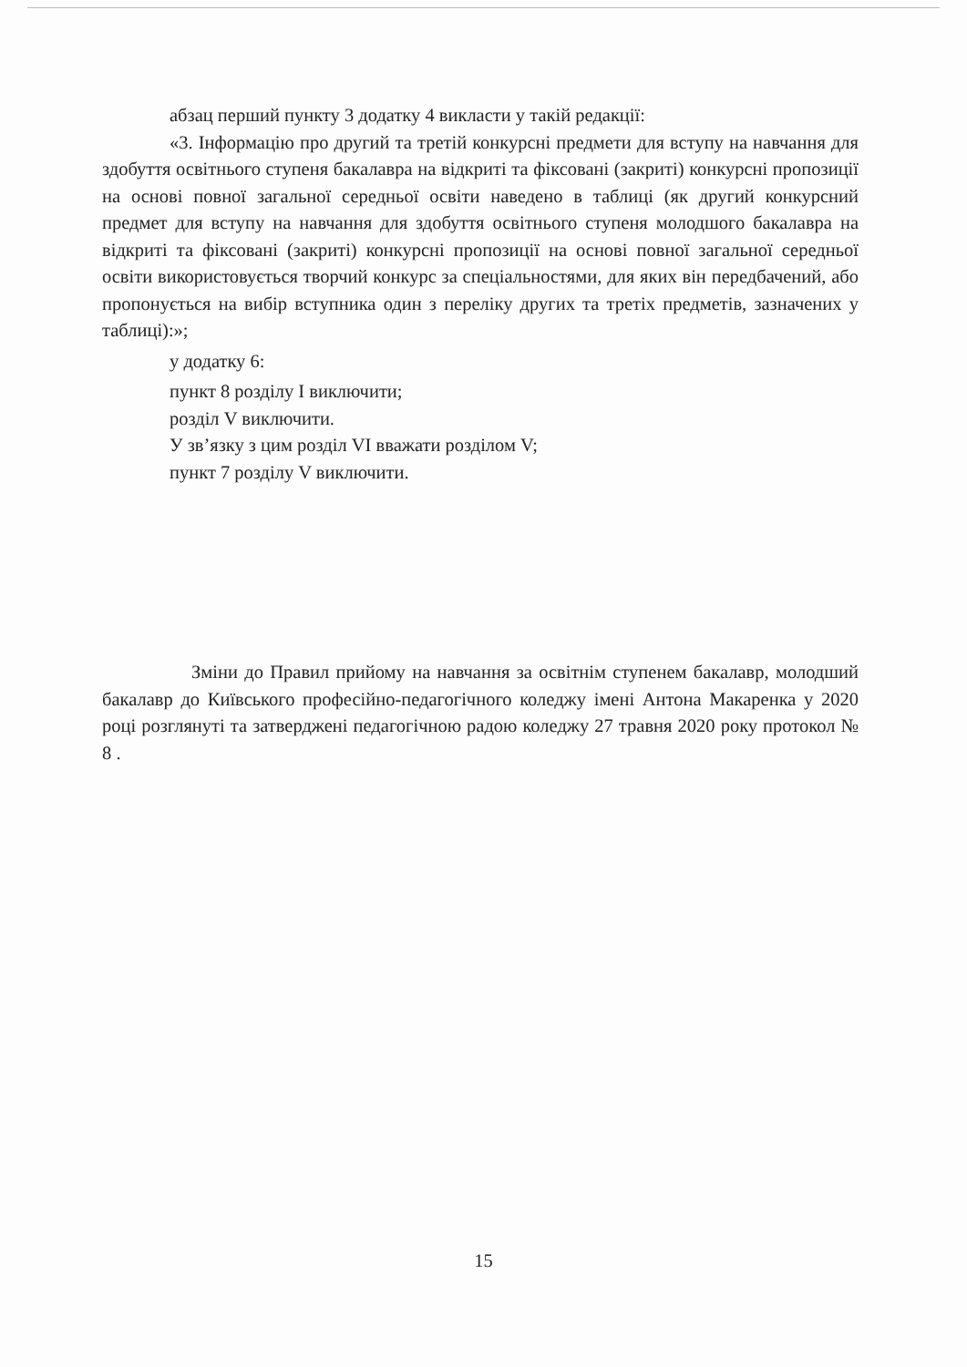абзац перший пункту 3 додатку 4 викласти у такій редакції:
«3. Інформацію про другий та третій конкурсні предмети для вступу на навчання для здобуття освітнього ступеня бакалавра на відкриті та фіксовані (закриті) конкурсні пропозиції на основі повної загальної середньої освіти наведено в таблиці (як другий конкурсний предмет для вступу на навчання для здобуття освітнього ступеня молодшого бакалавра на відкриті та фіксовані (закриті) конкурсні пропозиції на основі повної загальної середньої освіти використовується творчий конкурс за спеціальностями, для яких він передбачений, або пропонується на вибір вступника один з переліку других та третіх предметів, зазначених у таблиці):»;
у додатку 6:
пункт 8 розділу I виключити;
розділ V виключити.
У зв’язку з цим розділ VI вважати розділом V;
пункт 7 розділу V виключити.
Зміни до Правил прийому на навчання за освітнім ступенем бакалавр, молодший бакалавр до Київського професійно-педагогічного коледжу імені Антона Макаренка у 2020 році розглянуті та затверджені педагогічною радою коледжу 27 травня 2020 року протокол № 8 .
15